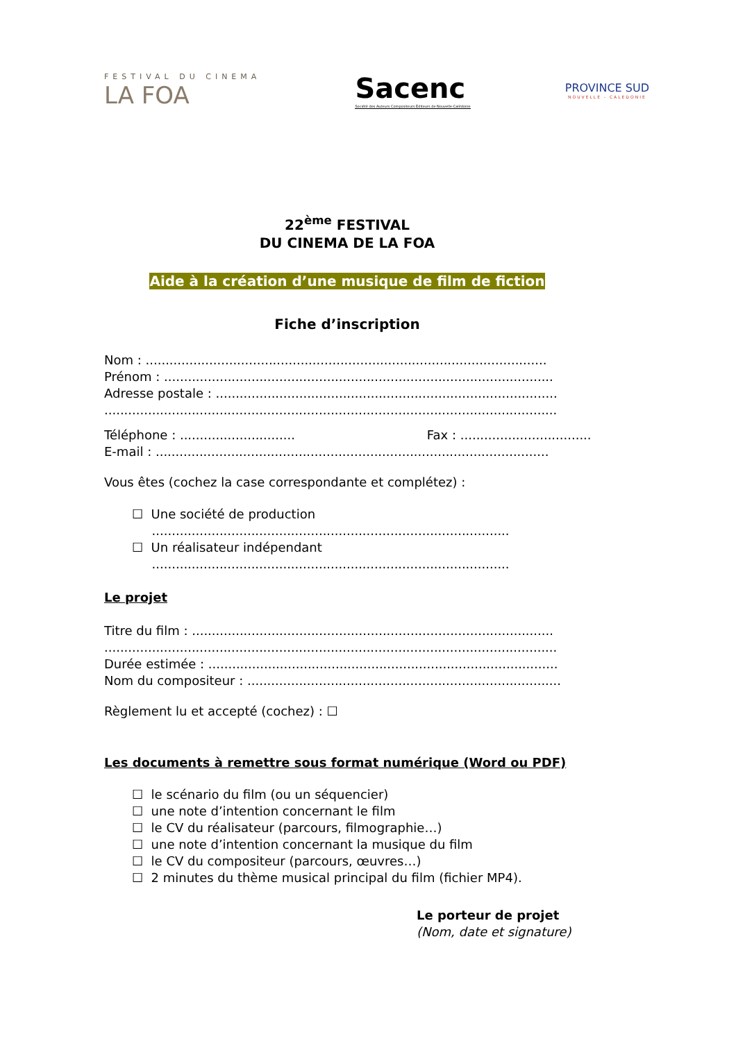FESTIVAL DU CINEMA
LA FOA
Sacenc
Société des Auteurs Compositeurs Éditeurs de Nouvelle-Calédonie
PROVINCE SUD
NOUVELLE - CALEDONIE
22<sup>ème</sup> FESTIVAL
DU CINEMA DE LA FOA
Aide à la création d’une musique de film de fiction
Fiche d’inscription
Nom : .....................................................................................................
Prénom : ..................................................................................................
Adresse postale : ......................................................................................
..................................................................................................................
Téléphone : ............................. Fax : ......................................
E-mail : ...................................................................................................
Vous êtes (cochez la case correspondante et complétez) :
☐ Une société de production
..........................................................................................
☐ Un réalisateur indépendant
..........................................................................................
Le projet
Titre du film : ...........................................................................................
..................................................................................................................
Durée estimée : ........................................................................................
Nom du compositeur : ...............................................................................
Règlement lu et accepté (cochez) : ☐
Les documents à remettre sous format numérique (Word ou PDF)
☐ le scénario du film (ou un séquencier)
☐ une note d’intention concernant le film
☐ le CV du réalisateur (parcours, filmographie…)
☐ une note d’intention concernant la musique du film
☐ le CV du compositeur (parcours, œuvres…)
☐ 2 minutes du thème musical principal du film (fichier MP4).
Le porteur de projet
(Nom, date et signature)